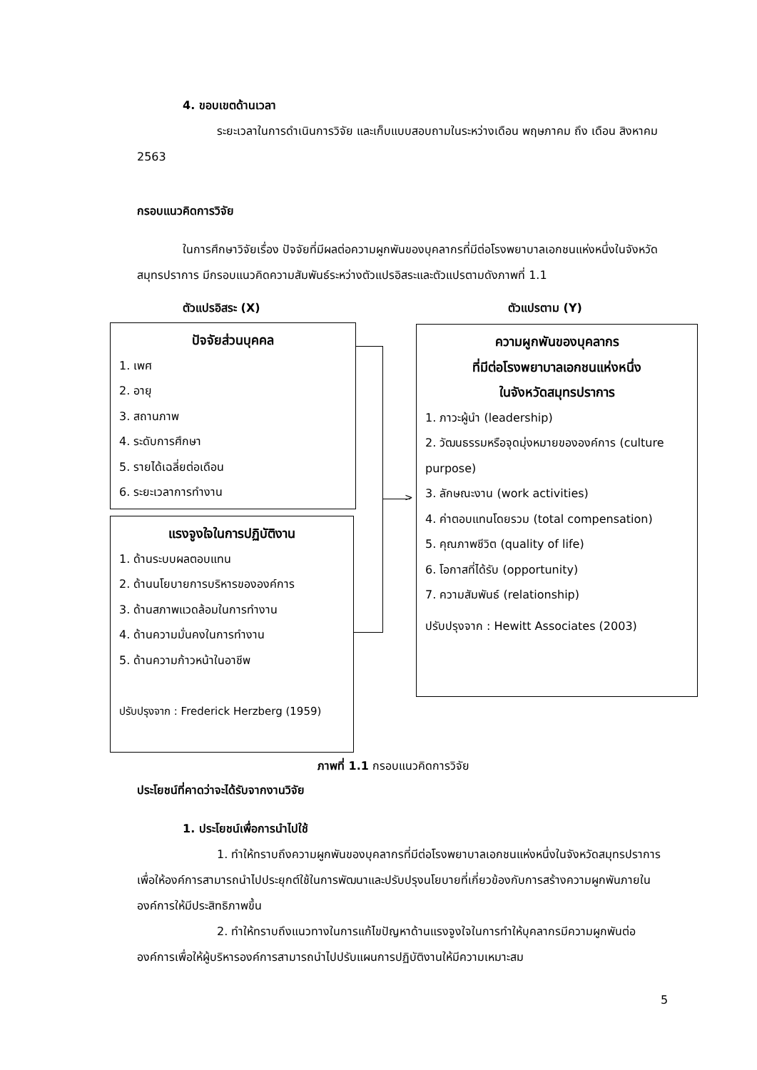4. ขอบเขตด้านเวลา
ระยะเวลาในการดำเนินการวิจัย และเก็บแบบสอบถามในระหว่างเดือน พฤษภาคม ถึง เดือน สิงหาคม 2563
กรอบแนวคิดการวิจัย
ในการศึกษาวิจัยเรื่อง ปัจจัยที่มีผลต่อความผูกพันของบุคลากรที่มีต่อโรงพยาบาลเอกชนแห่งหนึ่งในจังหวัดสมุทรปราการ มีกรอบแนวคิดความสัมพันธ์ระหว่างตัวแปรอิสระและตัวแปรตามดังภาพที่ 1.1
ตัวแปรอิสระ (X) ตัวแปรตาม (Y)
ปัจจัยส่วนบุคคล
1. เพศ
2. อายุ
3. สถานภาพ
4. ระดับการศึกษา
5. รายได้เฉลี่ยต่อเดือน
6. ระยะเวลาการทำงาน
แรงจูงใจในการปฏิบัติงาน
1. ด้านระบบผลตอบแทน
2. ด้านนโยบายการบริหารขององค์การ
3. ด้านสภาพแวดล้อมในการทำงาน
4. ด้านความมั่นคงในการทำงาน
5. ด้านความก้าวหน้าในอาชีพ
ปรับปรุงจาก : Frederick Herzberg (1959)
ความผูกพันของบุคลากร
ที่มีต่อโรงพยาบาลเอกชนแห่งหนึ่ง
ในจังหวัดสมุทรปราการ
1. ภาวะผู้นำ (leadership)
2. วัฒนธรรมหรือจุดมุ่งหมายขององค์การ (culture purpose)
3. ลักษณะงาน (work activities)
4. ค่าตอบแทนโดยรวม (total compensation)
5. คุณภาพชีวิต (quality of life)
6. โอกาสที่ได้รับ (opportunity)
7. ความสัมพันธ์ (relationship)
ปรับปรุงจาก : Hewitt Associates (2003)
>
ภาพที่ 1.1 กรอบแนวคิดการวิจัย
ประโยชน์ที่คาดว่าจะได้รับจากงานวิจัย
1. ประโยชน์เพื่อการนำไปใช้
1. ทำให้ทราบถึงความผูกพันของบุคลากรที่มีต่อโรงพยาบาลเอกชนแห่งหนึ่งในจังหวัดสมุทรปราการ เพื่อให้องค์การสามารถนำไปประยุกต์ใช้ในการพัฒนาและปรับปรุงนโยบายที่เกี่ยวข้องกับการสร้างความผูกพันภายในองค์การให้มีประสิทธิภาพขึ้น
2. ทำให้ทราบถึงแนวทางในการแก้ไขปัญหาด้านแรงจูงใจในการทำให้บุคลากรมีความผูกพันต่อองค์การเพื่อให้ผู้บริหารองค์การสามารถนำไปปรับแผนการปฏิบัติงานให้มีความเหมาะสม
5